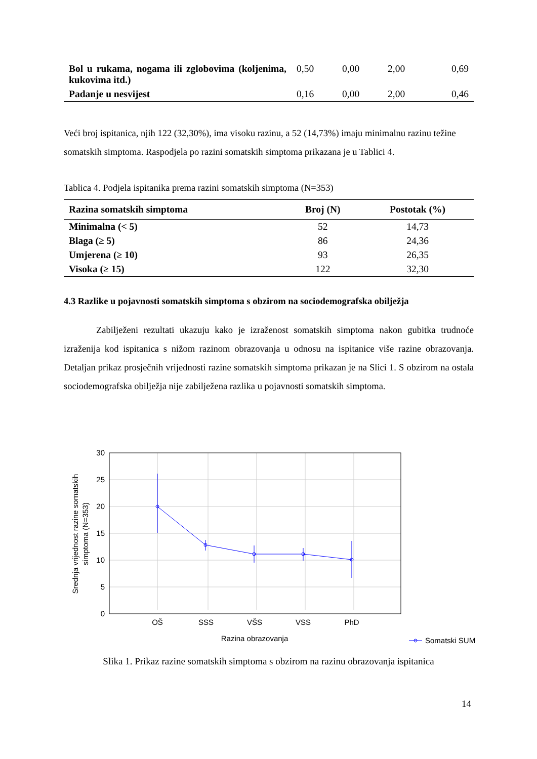| Bol u rukama, nogama ili zglobovima (koljenima, kukovima itd.) | 0,50 | 0,00 | 2,00 | 0,69 |
| Padanje u nesvijest | 0,16 | 0,00 | 2,00 | 0,46 |
Veći broj ispitanica, njih 122 (32,30%), ima visoku razinu, a 52 (14,73%) imaju minimalnu razinu težine somatskih simptoma. Raspodjela po razini somatskih simptoma prikazana je u Tablici 4.
Tablica 4. Podjela ispitanika prema razini somatskih simptoma (N=353)
| Razina somatskih simptoma | Broj (N) | Postotak (%) |
| --- | --- | --- |
| Minimalna (< 5) | 52 | 14,73 |
| Blaga (≥ 5) | 86 | 24,36 |
| Umjerena (≥ 10) | 93 | 26,35 |
| Visoka (≥ 15) | 122 | 32,30 |
4.3 Razlike u pojavnosti somatskih simptoma s obzirom na sociodemografska obilježja
Zabilježeni rezultati ukazuju kako je izraženost somatskih simptoma nakon gubitka trudnoće izraženija kod ispitanica s nižom razinom obrazovanja u odnosu na ispitanice više razine obrazovanja. Detaljan prikaz prosječnih vrijednosti razine somatskih simptoma prikazan je na Slici 1. S obzirom na ostala sociodemografska obilježja nije zabilježena razlika u pojavnosti somatskih simptoma.
30
25
20
15
10
5
0
OŠ
SSS
VŠS
VSS
PhD
Razina obrazovanja
Srednja vrijednost razine somatskih
simptoma (N=353)
Somatski SUM
Slika 1. Prikaz razine somatskih simptoma s obzirom na razinu obrazovanja ispitanica
14